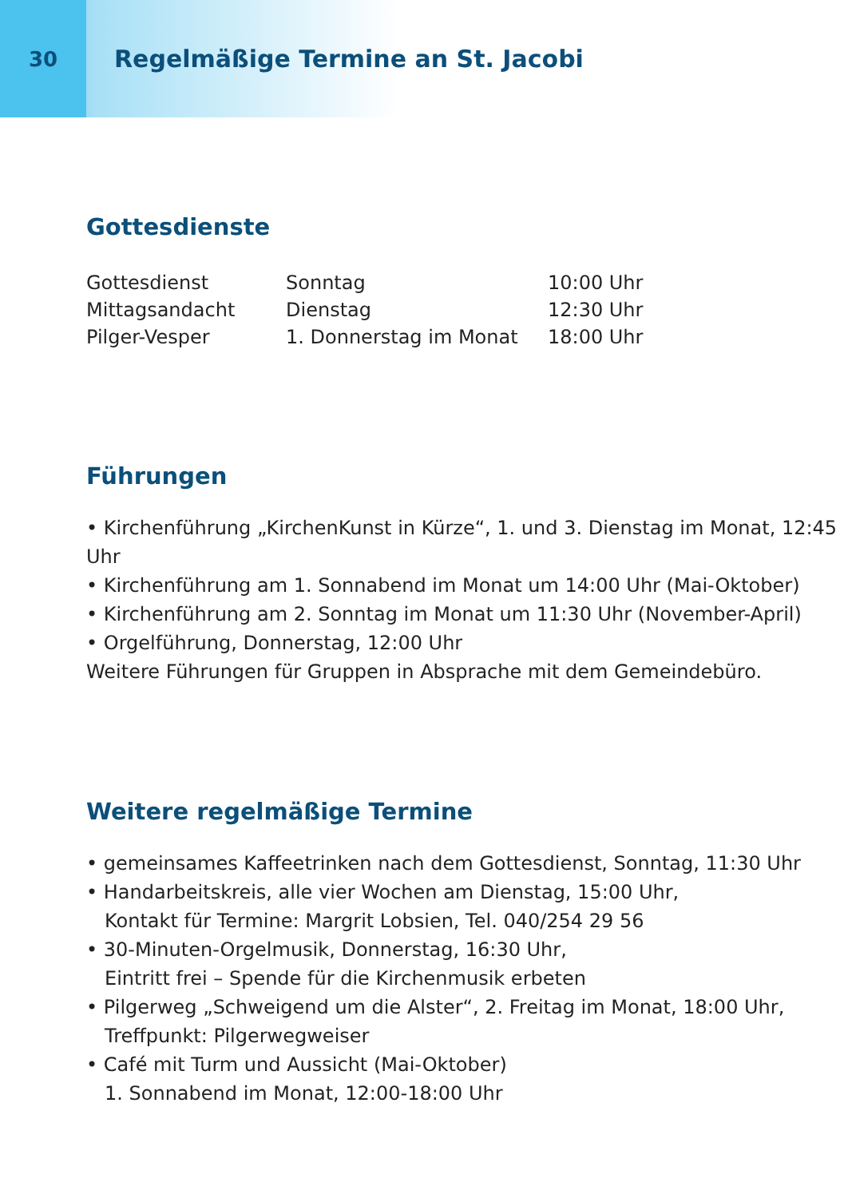30
Regelmäßige Termine an St. Jacobi
Gottesdienste
| Gottesdienst | Sonntag | 10:00 Uhr |
| Mittagsandacht | Dienstag | 12:30 Uhr |
| Pilger-Vesper | 1. Donnerstag im Monat | 18:00 Uhr |
Führungen
• Kirchenführung „KirchenKunst in Kürze“, 1. und 3. Dienstag im Monat, 12:45 Uhr
• Kirchenführung am 1. Sonnabend im Monat um 14:00 Uhr (Mai-Oktober)
• Kirchenführung am 2. Sonntag im Monat um 11:30 Uhr (November-April)
• Orgelführung, Donnerstag, 12:00 Uhr
Weitere Führungen für Gruppen in Absprache mit dem Gemeindebüro.
Weitere regelmäßige Termine
• gemeinsames Kaffeetrinken nach dem Gottesdienst, Sonntag, 11:30 Uhr
• Handarbeitskreis, alle vier Wochen am Dienstag, 15:00 Uhr,
Kontakt für Termine: Margrit Lobsien, Tel. 040/254 29 56
• 30-Minuten-Orgelmusik, Donnerstag, 16:30 Uhr,
Eintritt frei – Spende für die Kirchenmusik erbeten
• Pilgerweg „Schweigend um die Alster“, 2. Freitag im Monat, 18:00 Uhr,
Treffpunkt: Pilgerwegweiser
• Café mit Turm und Aussicht (Mai-Oktober)
1. Sonnabend im Monat, 12:00-18:00 Uhr